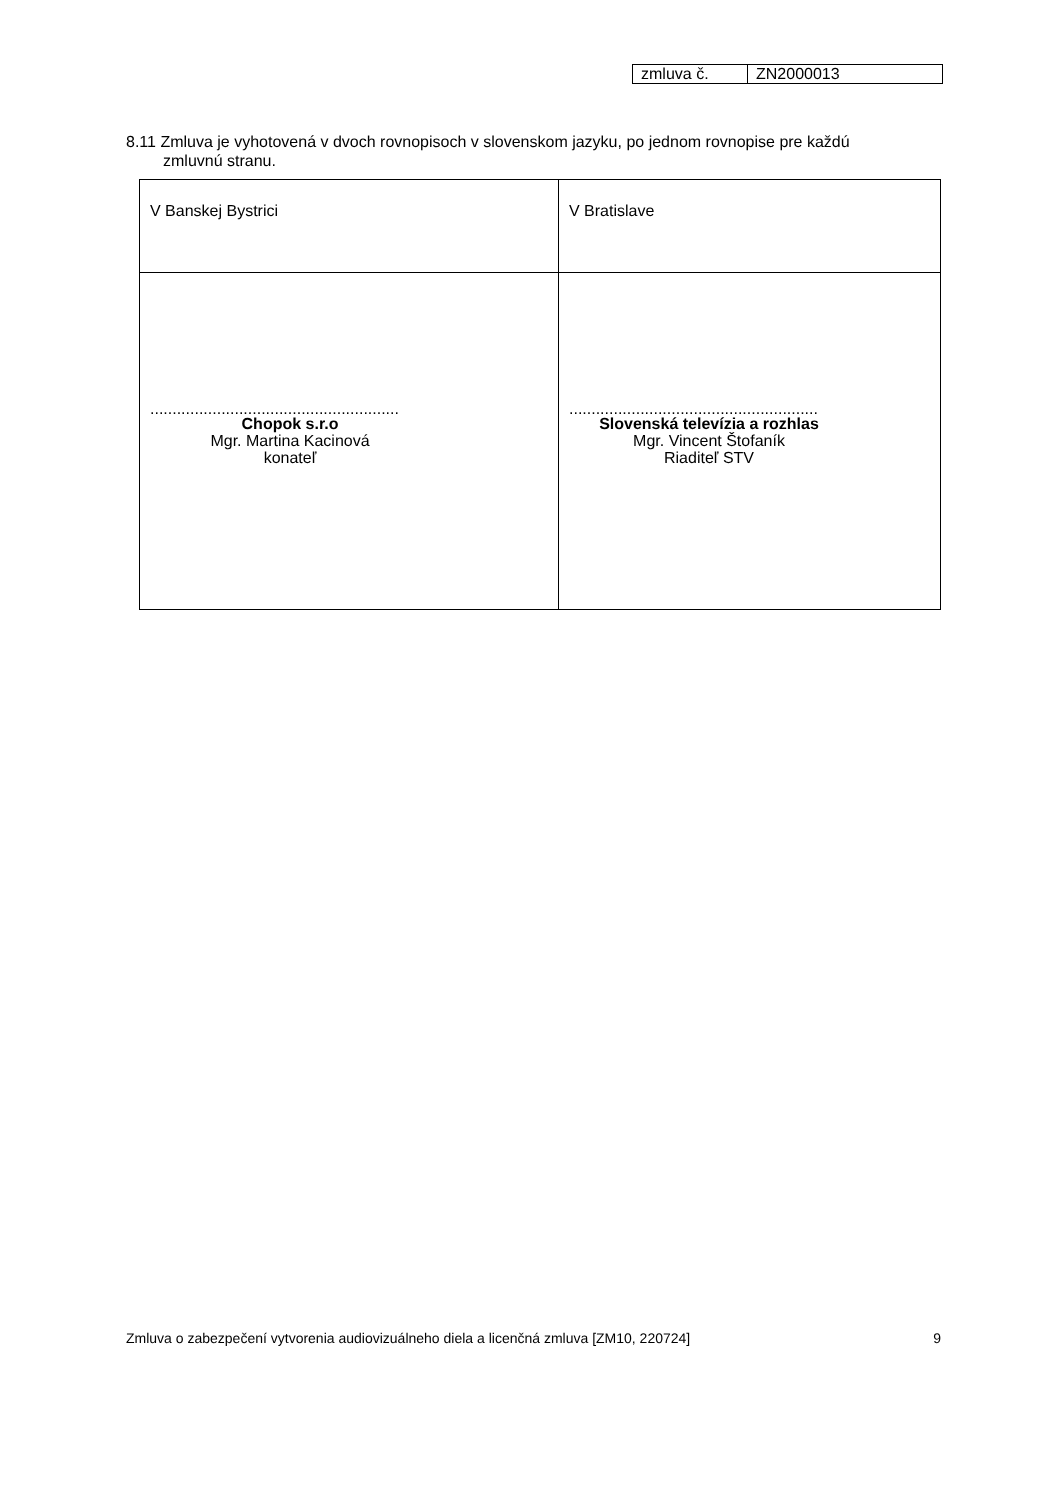| zmluva č. | ZN2000013 |
8.11 Zmluva je vyhotovená v dvoch rovnopisoch v slovenskom jazyku, po jednom rovnopise pre každú
zmluvnú stranu.
| V Banskej Bystrici | V Bratislave |
| ........................................................ Chopok s.r.o Mgr. Martina Kacinová konateľ | ........................................................ Slovenská televízia a rozhlas Mgr. Vincent Štofaník Riaditeľ STV |
Zmluva o zabezpečení vytvorenia audiovizuálneho diela a licenčná zmluva [ZM10, 220724] 9